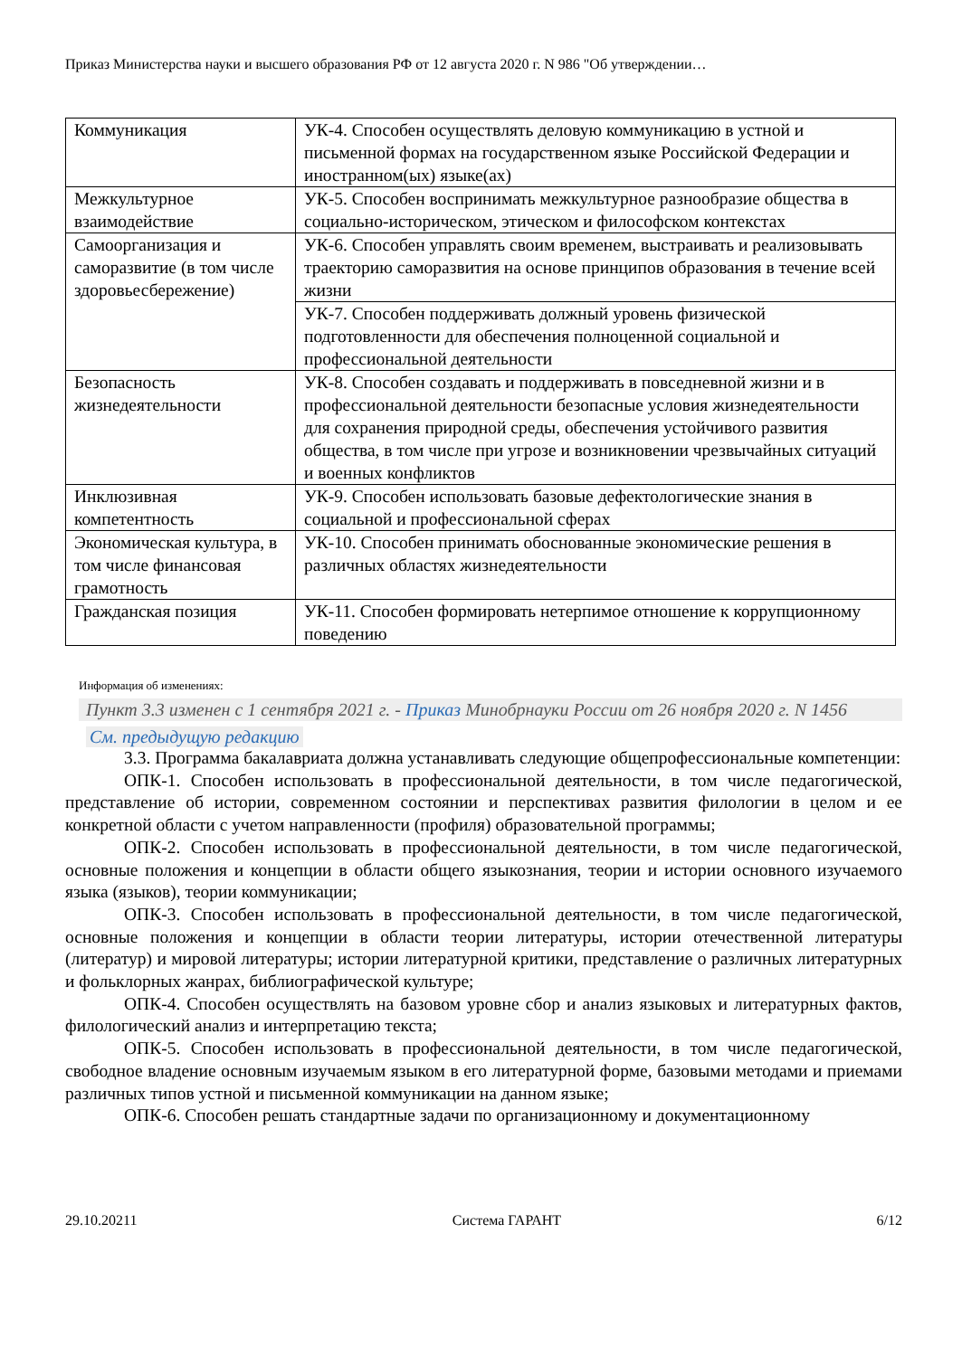Приказ Министерства науки и высшего образования РФ от 12 августа 2020 г. N 986 "Об утверждении…
| Коммуникация | УК-4. Способен осуществлять деловую коммуникацию в устной и письменной формах на государственном языке Российской Федерации и иностранном(ых) языке(ах) |
| Межкультурное взаимодействие | УК-5. Способен воспринимать межкультурное разнообразие общества в социально-историческом, этическом и философском контекстах |
| Самоорганизация и саморазвитие (в том числе здоровьесбережение) | УК-6. Способен управлять своим временем, выстраивать и реализовывать траекторию саморазвития на основе принципов образования в течение всей жизни |
| | УК-7. Способен поддерживать должный уровень физической подготовленности для обеспечения полноценной социальной и профессиональной деятельности |
| Безопасность жизнедеятельности | УК-8. Способен создавать и поддерживать в повседневной жизни и в профессиональной деятельности безопасные условия жизнедеятельности для сохранения природной среды, обеспечения устойчивого развития общества, в том числе при угрозе и возникновении чрезвычайных ситуаций и военных конфликтов |
| Инклюзивная компетентность | УК-9. Способен использовать базовые дефектологические знания в социальной и профессиональной сферах |
| Экономическая культура, в том числе финансовая грамотность | УК-10. Способен принимать обоснованные экономические решения в различных областях жизнедеятельности |
| Гражданская позиция | УК-11. Способен формировать нетерпимое отношение к коррупционному поведению |
Информация об изменениях:
Пункт 3.3 изменен с 1 сентября 2021 г. - Приказ Минобрнауки России от 26 ноября 2020 г. N 1456
См. предыдущую редакцию
3.3. Программа бакалавриата должна устанавливать следующие общепрофессиональные компетенции:
ОПК-1. Способен использовать в профессиональной деятельности, в том числе педагогической, представление об истории, современном состоянии и перспективах развития филологии в целом и ее конкретной области с учетом направленности (профиля) образовательной программы;
ОПК-2. Способен использовать в профессиональной деятельности, в том числе педагогической, основные положения и концепции в области общего языкознания, теории и истории основного изучаемого языка (языков), теории коммуникации;
ОПК-3. Способен использовать в профессиональной деятельности, в том числе педагогической, основные положения и концепции в области теории литературы, истории отечественной литературы (литератур) и мировой литературы; истории литературной критики, представление о различных литературных и фольклорных жанрах, библиографической культуре;
ОПК-4. Способен осуществлять на базовом уровне сбор и анализ языковых и литературных фактов, филологический анализ и интерпретацию текста;
ОПК-5. Способен использовать в профессиональной деятельности, в том числе педагогической, свободное владение основным изучаемым языком в его литературной форме, базовыми методами и приемами различных типов устной и письменной коммуникации на данном языке;
ОПК-6. Способен решать стандартные задачи по организационному и документационному
29.10.20211 Система ГАРАНТ 6/12